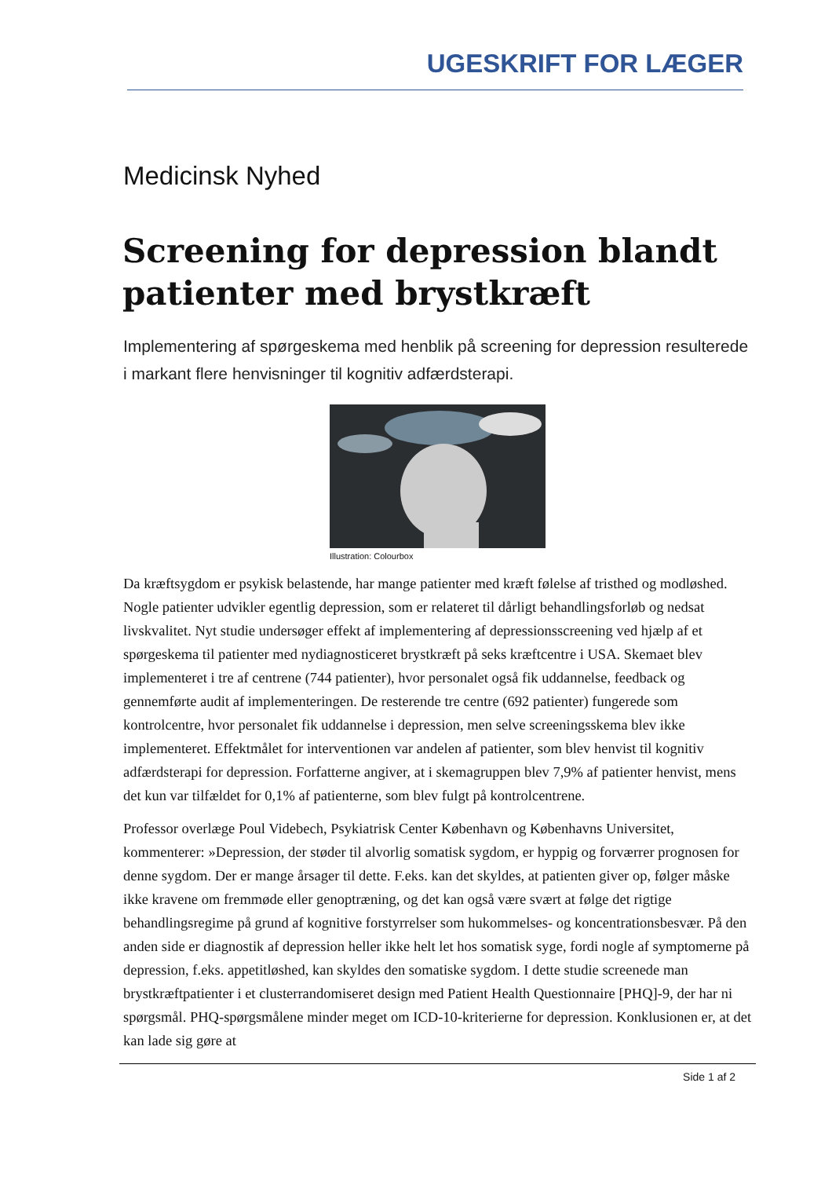UGESKRIFT FOR LÆGER
Medicinsk Nyhed
Screening for depression blandt patienter med brystkræft
Implementering af spørgeskema med henblik på screening for depression resulterede i markant flere henvisninger til kognitiv adfærdsterapi.
Illustration: Colourbox
Da kræftsygdom er psykisk belastende, har mange patienter med kræft følelse af tristhed og modløshed. Nogle patienter udvikler egentlig depression, som er relateret til dårligt behandlingsforløb og nedsat livskvalitet. Nyt studie undersøger effekt af implementering af depressionsscreening ved hjælp af et spørgeskema til patienter med nydiagnosticeret brystkræft på seks kræftcentre i USA. Skemaet blev implementeret i tre af centrene (744 patienter), hvor personalet også fik uddannelse, feedback og gennemførte audit af implementeringen. De resterende tre centre (692 patienter) fungerede som kontrolcentre, hvor personalet fik uddannelse i depression, men selve screeningsskema blev ikke implementeret. Effektmålet for interventionen var andelen af patienter, som blev henvist til kognitiv adfærdsterapi for depression. Forfatterne angiver, at i skemagruppen blev 7,9% af patienter henvist, mens det kun var tilfældet for 0,1% af patienterne, som blev fulgt på kontrolcentrene.
Professor overlæge Poul Videbech, Psykiatrisk Center København og Københavns Universitet, kommenterer: »Depression, der støder til alvorlig somatisk sygdom, er hyppig og forværrer prognosen for denne sygdom. Der er mange årsager til dette. F.eks. kan det skyldes, at patienten giver op, følger måske ikke kravene om fremmøde eller genoptræning, og det kan også være svært at følge det rigtige behandlingsregime på grund af kognitive forstyrrelser som hukommelses- og koncentrationsbesvær. På den anden side er diagnostik af depression heller ikke helt let hos somatisk syge, fordi nogle af symptomerne på depression, f.eks. appetitløshed, kan skyldes den somatiske sygdom. I dette studie screenede man brystkræftpatienter i et clusterrandomiseret design med Patient Health Questionnaire [PHQ]-9, der har ni spørgsmål. PHQ-spørgsmålene minder meget om ICD-10-kriterierne for depression. Konklusionen er, at det kan lade sig gøre at
Side 1 af 2